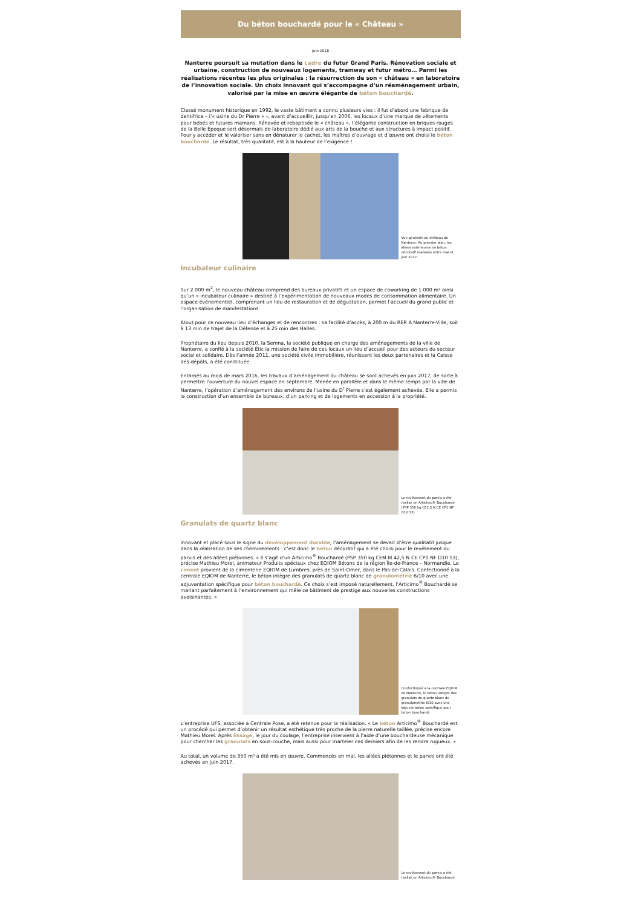Du béton bouchardé pour le « Château »
Juin 2018
Nanterre poursuit sa mutation dans le cadre du futur Grand Paris. Rénovation sociale et urbaine, construction de nouveaux logements, tramway et futur métro… Parmi les réalisations récentes les plus originales : la résurrection de son « château » en laboratoire de l’innovation sociale. Un choix innovant qui s’accompagne d’un réaménagement urbain, valorisé par la mise en œuvre élégante de béton bouchardé.
Classé monument historique en 1992, le vaste bâtiment a connu plusieurs vies : il fut d’abord une fabrique de dentifrice – l’« usine du Dr Pierre » –, avant d’accueillir, jusqu’en 2006, les locaux d’une marque de vêtements pour bébés et futures mamans. Rénovée et rebaptisée le « château », l’élégante construction en briques rouges de la Belle Époque sert désormais de laboratoire dédié aux arts de la bouche et aux structures à impact positif. Pour y accéder et le valoriser sans en dénaturer le cachet, les maîtres d’ouvrage et d’œuvre ont choisi le béton bouchardé. Le résultat, très qualitatif, est à la hauteur de l’exigence !
Vue générale du château de Nanterre. Au premier plan, les allées extérieures en béton décoratif réalisées entre mai et juin 2017.
Incubateur culinaire
Sur 2 000 m<sup>2</sup>, le nouveau château comprend des bureaux privatifs et un espace de coworking de 1 000 m² ainsi qu’un « incubateur culinaire » destiné à l’expérimentation de nouveaux modes de consommation alimentaire. Un espace événementiel, comprenant un lieu de restauration et de dégustation, permet l’accueil du grand public et l’organisation de manifestations.
Atout pour ce nouveau lieu d’échanges et de rencontres : sa facilité d’accès, à 200 m du RER A Nanterre-Ville, soit à 13 min de trajet de la Défense et à 25 min des Halles.
Propriétaire du lieu depuis 2010, la Semna, la société publique en charge des aménagements de la ville de Nanterre, a confié à la société Étic la mission de faire de ces locaux un lieu d’accueil pour des acteurs du secteur social et solidaire. Dès l’année 2011, une société civile immobilière, réunissant les deux partenaires et la Caisse des dépôts, a été constituée.
Entamés au mois de mars 2016, les travaux d’aménagement du château se sont achevés en juin 2017, de sorte à permettre l’ouverture du nouvel espace en septembre. Menée en parallèle et dans le même temps par la ville de Nanterre, l’opération d’aménagement des environs de l’usine du D<sup>r</sup> Pierre s’est également achevée. Elle a permis la construction d’un ensemble de bureaux, d’un parking et de logements en accession à la propriété.
Le revêtement du parvis a été réalisé en Articimo® Bouchardé (PSP 350 kg CE2,5 N CE CP1 NF D10 S3).
Granulats de quartz blanc
Innovant et placé sous le signe du développement durable, l’aménagement se devait d’être qualitatif jusque dans la réalisation de ses cheminements : c’est donc le béton décoratif qui a été choisi pour le revêtement du parvis et des allées piétonnes. « Il s’agit d’un Articimo<sup>®</sup> Bouchardé (PSP 350 kg CEM III 42,5 N CE CP1 NF D10 S3), précise Mathieu Morel, animateur Produits spéciaux chez EQIOM Bétons de la région Île-de-France – Normandie. Le ciment provient de la cimenterie EQIOM de Lumbres, près de Saint-Omer, dans le Pas-de-Calais. Confectionné à la centrale EQIOM de Nanterre, le béton intègre des granulats de quartz blanc de granulométrie 6/10 avec une adjuvantation spécifique pour béton bouchardé. Ce choix s’est imposé naturellement, l’Articimo<sup>®</sup> Bouchardé se mariant parfaitement à l’environnement qui mêle ce bâtiment de prestige aux nouvelles constructions avoisinantes. »
Confectionné à la centrale EQIOM de Nanterre, le béton intègre des granulats de quartz blanc de granulométrie 6/10 avec une adjuvantation spécifique pour béton bouchardé.
L’entreprise UFS, associée à Centrale Pose, a été retenue pour la réalisation. « Le béton Articimo<sup>®</sup> Bouchardé est un procédé qui permet d’obtenir un résultat esthétique très proche de la pierre naturelle taillée, précise encore Mathieu Morel. Après lissage, le jour du coulage, l’entreprise intervient à l’aide d’une bouchardeuse mécanique pour chercher les granulats en sous-couche, mais aussi pour marteler ces derniers afin de les rendre rugueux. »
Au total, un volume de 350 m³ a été mis en œuvre. Commencés en mai, les allées piétonnes et le parvis ont été achevés en juin 2017.
Le revêtement du parvis a été réalisé en Articimo® Bouchardé